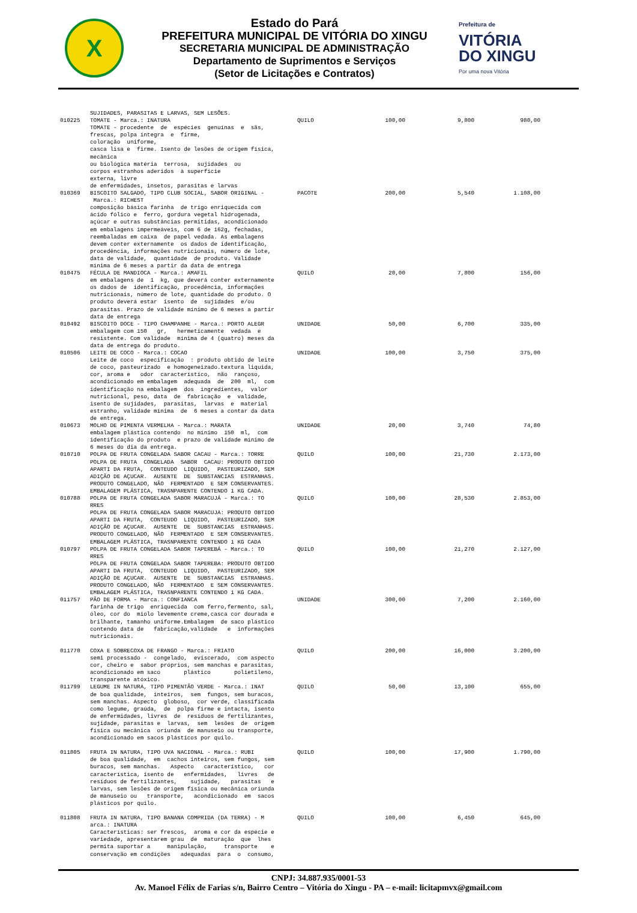X
Estado do Pará
PREFEITURA MUNICIPAL DE VITÓRIA DO XINGU
SECRETARIA MUNICIPAL DE ADMINISTRAÇÃO
Departamento de Suprimentos e Serviços
(Setor de Licitações e Contratos)
Prefeitura de
VITÓRIA
DO XINGU
Por uma nova Vitória
| | SUJIDADES, PARASITAS E LARVAS, SEM LESÕES. | | | | |
| 010225 | TOMATE - Marca.: INATURA TOMATE - procedente de espécies genuínas e sãs, frescas, polpa íntegra e firme, coloração uniforme, casca lisa e firme. Isento de lesões de origem física, mecânica ou biológica matéria terrosa, sujidades ou corpos estranhos aderidos à superfície externa, livre de enfermidades, insetos, parasitas e larvas | QUILO | 100,00 | 9,800 | 980,00 |
| 010369 | BISCOITO SALGADO, TIPO CLUB SOCIAL, SABOR ORIGINAL - Marca.: RICHEST composição básica farinha de trigo enriquecida com ácido fólico e ferro, gordura vegetal hidrogenada, açúcar e outras substâncias permitidas, acondicionado em embalagens impermeáveis, com 6 de 162g, fechadas, reembaladas em caixa de papel vedada. As embalagens devem conter externamente os dados de identificação, procedência, informações nutricionais, número de lote, data de validade, quantidade de produto. Validade mínima de 6 meses a partir da data de entrega | PACOTE | 200,00 | 5,540 | 1.108,00 |
| 010475 | FÉCULA DE MANDIOCA - Marca.: AMAFIL em embalagens de 1 kg, que deverá conter externamente os dados de identificação, procedência, informações nutricionais, número de lote, quantidade do produto. O produto deverá estar isento de sujidades e/ou parasitas. Prazo de validade mínimo de 6 meses a partir data de entrega | QUILO | 20,00 | 7,800 | 156,00 |
| 010492 | BISCOITO DOCE - TIPO CHAMPANHE - Marca.: PORTO ALEGR embalagem com 150 gr, hermeticamente vedada e resistente. Com validade mínima de 4 (quatro) meses da data de entrega do produto. | UNIDADE | 50,00 | 6,700 | 335,00 |
| 010506 | LEITE DE COCO - Marca.: COCAO Leite de coco especificação : produto obtido de leite de coco, pasteurizado e homogeneizado.textura liquida, cor, aroma e odor característico, não rançoso, acondicionado em embalagem adequada de 200 ml, com identificação na embalagem dos ingredientes, valor nutricional, peso, data de fabricação e validade, isento de sujidades, parasitas, larvas e material estranho, validade mínima de 6 meses a contar da data de entrega. | UNIDADE | 100,00 | 3,750 | 375,00 |
| 010673 | MOLHO DE PIMENTA VERMELHA - Marca.: MARATA embalagem plástica contendo no mínimo 150 ml, com identificação do produto e prazo de validade mínimo de 6 meses do dia da entrega. | UNIDADE | 20,00 | 3,740 | 74,80 |
| 010710 | POLPA DE FRUTA CONGELADA SABOR CACAU - Marca.: TORRE POLPA DE FRUTA CONGELADA SABOR CACAU: PRODUTO OBTIDO APARTI DA FRUTA, CONTEUDO LIQUIDO, PASTEURIZADO, SEM ADIÇÃO DE AÇUCAR. AUSENTE DE SUBSTANCIAS ESTRANHAS. PRODUTO CONGELADO, NÃO FERMENTADO E SEM CONSERVANTES. EMBALAGEM PLÁSTICA, TRASNPARENTE CONTENDO 1 KG CADA. | QUILO | 100,00 | 21,730 | 2.173,00 |
| 010788 | POLPA DE FRUTA CONGELADA SABOR MARACUJÁ - Marca.: TO RRES POLPA DE FRUTA CONGELADA SABOR MARACUJA: PRODUTO OBTIDO APARTI DA FRUTA, CONTEUDO LIQUIDO, PASTEURIZADO, SEM ADIÇÃO DE AÇUCAR. AUSENTE DE SUBSTANCIAS ESTRANHAS. PRODUTO CONGELADO, NÃO FERMENTADO E SEM CONSERVANTES. EMBALAGEM PLÁSTICA, TRASNPARENTE CONTENDO 1 KG CADA | QUILO | 100,00 | 28,530 | 2.853,00 |
| 010797 | POLPA DE FRUTA CONGELADA SABOR TAPEREBÁ - Marca.: TO RRES POLPA DE FRUTA CONGELADA SABOR TAPEREBA: PRODUTO OBTIDO APARTI DA FRUTA, CONTEUDO LIQUIDO, PASTEURIZADO, SEM ADIÇÃO DE AÇUCAR. AUSENTE DE SUBSTANCIAS ESTRANHAS. PRODUTO CONGELADO, NÃO FERMENTADO E SEM CONSERVANTES. EMBALAGEM PLÁSTICA, TRASNPARENTE CONTENDO 1 KG CADA. | QUILO | 100,00 | 21,270 | 2.127,00 |
| 011757 | PÃO DE FORMA - Marca.: CONFIANCA farinha de trigo enriquecida com ferro,fermento, sal, óleo, cor do miolo levemente creme,casca cor dourada e brilhante, tamanho uniforme.Embalagem de saco plástico contendo data de fabricação,validade e informações nutricionais. | UNIDADE | 300,00 | 7,200 | 2.160,00 |
| 011770 | COXA E SOBRECOXA DE FRANGO - Marca.: FRIATO semi processado - congelado, eviscerado, com aspecto cor, cheiro e sabor próprios, sem manchas e parasitas, acondicionado em saco plástico polietileno, transparente atóxico. | QUILO | 200,00 | 16,000 | 3.200,00 |
| 011799 | LEGUME IN NATURA, TIPO PIMENTÃO VERDE - Marca.: INAT de boa qualidade, inteiros, sem fungos, sem buracos, sem manchas. Aspecto globoso, cor verde, classificada como legume, graúda, de polpa firme e intacta, isento de enfermidades, livres de resíduos de fertilizantes, sujidade, parasitas e larvas, sem lesões de origem física ou mecânica oriunda de manuseio ou transporte, acondicionado em sacos plásticos por quilo. | QUILO | 50,00 | 13,100 | 655,00 |
| 011805 | FRUTA IN NATURA, TIPO UVA NACIONAL - Marca.: RUBI de boa qualidade, em cachos inteiros, sem fungos, sem buracos, sem manchas. Aspecto característico, cor característica, isento de enfermidades, livres de resíduos de fertilizantes, sujidade, parasitas e larvas, sem lesões de origem física ou mecânica oriunda de manuseio ou transporte, acondicionado em sacos plásticos por quilo. | QUILO | 100,00 | 17,900 | 1.790,00 |
| 011808 | FRUTA IN NATURA, TIPO BANANA COMPRIDA (DA TERRA) - M arca.: INATURA Características: ser frescos, aroma e cor da espécie e variedade, apresentarem grau de maturação que lhes permita suportar a manipulação, transporte e conservação em condições adequadas para o consumo, | QUILO | 100,00 | 6,450 | 645,00 |
CNPJ: 34.887.935/0001-53
Av. Manoel Félix de Farias s/n, Bairro Centro – Vitória do Xingu - PA – e-mail: licitapmvx@gmail.com